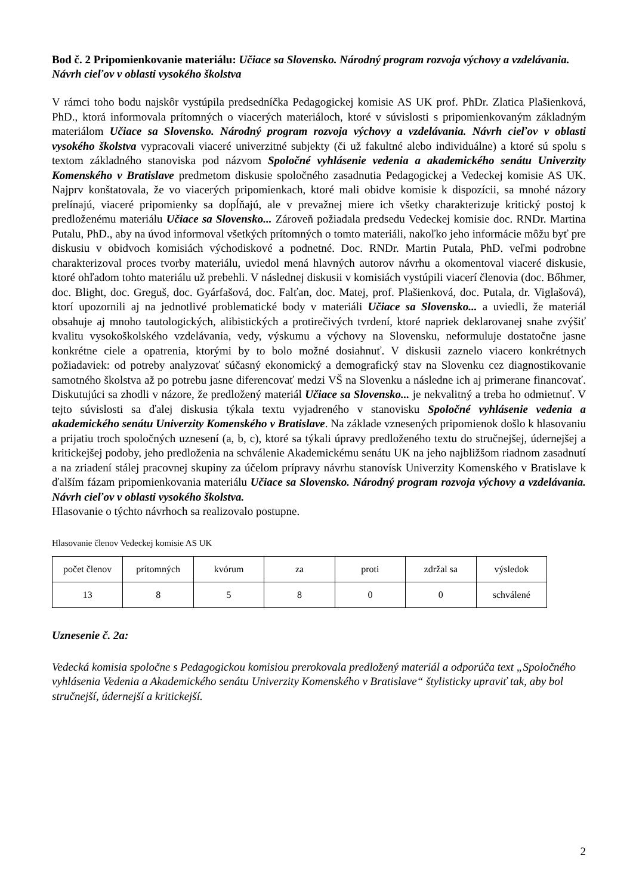Bod č. 2 Pripomienkovanie materiálu: Učiace sa Slovensko. Národný program rozvoja výchovy a vzdelávania. Návrh cieľov v oblasti vysokého školstva
V rámci toho bodu najskôr vystúpila predsedníčka Pedagogickej komisie AS UK prof. PhDr. Zlatica Plašienková, PhD., ktorá informovala prítomných o viacerých materiáloch, ktoré v súvislosti s pripomienkovaným základným materiálom Učiace sa Slovensko. Národný program rozvoja výchovy a vzdelávania. Návrh cieľov v oblasti vysokého školstva vypracovali viaceré univerzitné subjekty (či už fakultné alebo individuálne) a ktoré sú spolu s textom základného stanoviska pod názvom Spoločné vyhlásenie vedenia a akademického senátu Univerzity Komenského v Bratislave predmetom diskusie spoločného zasadnutia Pedagogickej a Vedeckej komisie AS UK. Najprv konštatovala, že vo viacerých pripomienkach, ktoré mali obidve komisie k dispozícii, sa mnohé názory prelínajú, viaceré pripomienky sa dopĺňajú, ale v prevažnej miere ich všetky charakterizuje kritický postoj k predloženému materiálu Učiace sa Slovensko... Zároveň požiadala predsedu Vedeckej komisie doc. RNDr. Martina Putalu, PhD., aby na úvod informoval všetkých prítomných o tomto materiáli, nakoľko jeho informácie môžu byť pre diskusiu v obidvoch komisiách východiskové a podnetné. Doc. RNDr. Martin Putala, PhD. veľmi podrobne charakterizoval proces tvorby materiálu, uviedol mená hlavných autorov návrhu a okomentoval viaceré diskusie, ktoré ohľadom tohto materiálu už prebehli. V následnej diskusii v komisiách vystúpili viacerí členovia (doc. Bőhmer, doc. Blight, doc. Greguš, doc. Gyárfašová, doc. Falťan, doc. Matej, prof. Plašienková, doc. Putala, dr. Viglašová), ktorí upozornili aj na jednotlivé problematické body v materiáli Učiace sa Slovensko... a uviedli, že materiál obsahuje aj mnoho tautologických, alibistických a protirečivých tvrdení, ktoré napriek deklarovanej snahe zvýšiť kvalitu vysokoškolského vzdelávania, vedy, výskumu a výchovy na Slovensku, neformuluje dostatočne jasne konkrétne ciele a opatrenia, ktorými by to bolo možné dosiahnuť. V diskusii zaznelo viacero konkrétnych požiadaviek: od potreby analyzovať súčasný ekonomický a demografický stav na Slovenku cez diagnostikovanie samotného školstva až po potrebu jasne diferencovať medzi VŠ na Slovenku a následne ich aj primerane financovať. Diskutujúci sa zhodli v názore, že predložený materiál Učiace sa Slovensko... je nekvalitný a treba ho odmietnuť. V tejto súvislosti sa ďalej diskusia týkala textu vyjadreného v stanovisku Spoločné vyhlásenie vedenia a akademického senátu Univerzity Komenského v Bratislave. Na základe vznesených pripomienok došlo k hlasovaniu a prijatiu troch spoločných uznesení (a, b, c), ktoré sa týkali úpravy predloženého textu do stručnejšej, údernejšej a kritickejšej podoby, jeho predloženia na schválenie Akademickému senátu UK na jeho najbližšom riadnom zasadnutí a na zriadení stálej pracovnej skupiny za účelom prípravy návrhu stanovísk Univerzity Komenského v Bratislave k ďalším fázam pripomienkovania materiálu Učiace sa Slovensko. Národný program rozvoja výchovy a vzdelávania. Návrh cieľov v oblasti vysokého školstva.
Hlasovanie o týchto návrhoch sa realizovalo postupne.
Hlasovanie členov Vedeckej komisie AS UK
| počet členov | prítomných | kvórum | za | proti | zdržal sa | výsledok |
| 13 | 8 | 5 | 8 | 0 | 0 | schválené |
Uznesenie č. 2a:
Vedecká komisia spoločne s Pedagogickou komisiou prerokovala predložený materiál a odporúča text „Spoločného vyhlásenia Vedenia a Akademického senátu Univerzity Komenského v Bratislave“ štylisticky upraviť tak, aby bol stručnejší, údernejší a kritickejší.
2